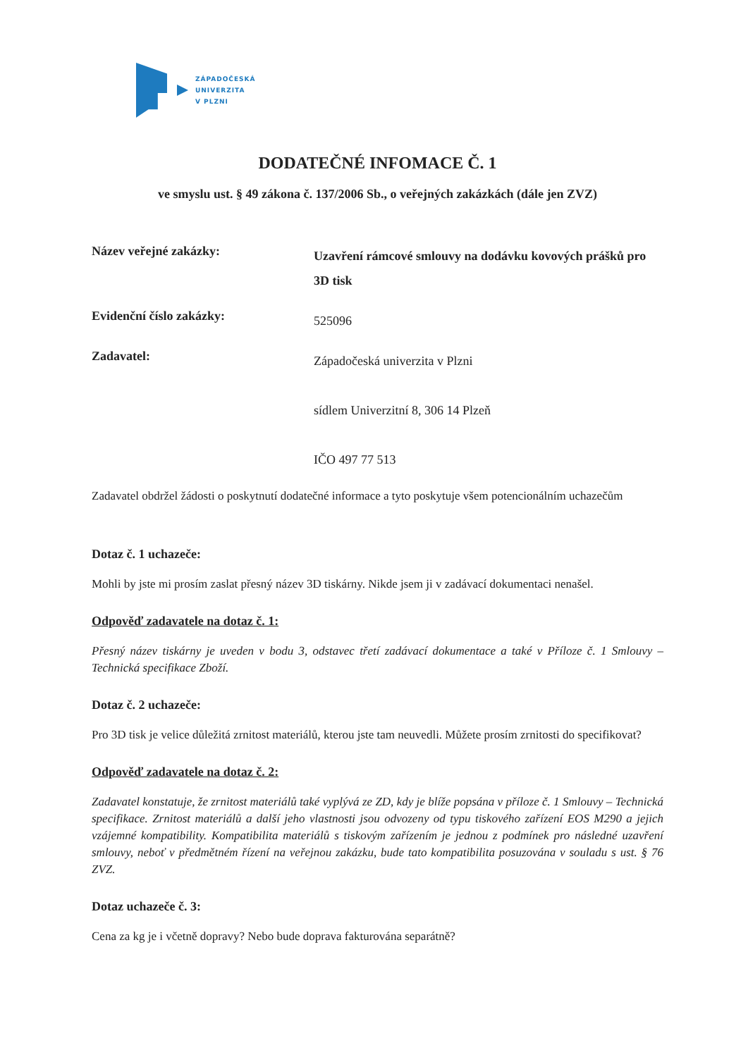ZÁPADOČESKÁ
UNIVERZITA
V PLZNI
DODATEČNÉ INFOMACE Č. 1
ve smyslu ust. § 49 zákona č. 137/2006 Sb., o veřejných zakázkách (dále jen ZVZ)
Název veřejné zakázky:
Uzavření rámcové smlouvy na dodávku kovových prášků pro 3D tisk
Evidenční číslo zakázky:
525096
Zadavatel:
Západočeská univerzita v Plzni
sídlem Univerzitní 8, 306 14 Plzeň
IČO 497 77 513
Zadavatel obdržel žádosti o poskytnutí dodatečné informace a tyto poskytuje všem potencionálním uchazečům
Dotaz č. 1 uchazeče:
Mohli by jste mi prosím zaslat přesný název 3D tiskárny. Nikde jsem ji v zadávací dokumentaci nenašel.
Odpověď zadavatele na dotaz č. 1:
Přesný název tiskárny je uveden v bodu 3, odstavec třetí zadávací dokumentace a také v Příloze č. 1 Smlouvy – Technická specifikace Zboží.
Dotaz č. 2 uchazeče:
Pro 3D tisk je velice důležitá zrnitost materiálů, kterou jste tam neuvedli. Můžete prosím zrnitosti do specifikovat?
Odpověď zadavatele na dotaz č. 2:
Zadavatel konstatuje, že zrnitost materiálů také vyplývá ze ZD, kdy je blíže popsána v příloze č. 1 Smlouvy – Technická specifikace. Zrnitost materiálů a další jeho vlastnosti jsou odvozeny od typu tiskového zařízení EOS M290 a jejich vzájemné kompatibility. Kompatibilita materiálů s tiskovým zařízením je jednou z podmínek pro následné uzavření smlouvy, neboť v předmětném řízení na veřejnou zakázku, bude tato kompatibilita posuzována v souladu s ust. § 76 ZVZ.
Dotaz uchazeče č. 3:
Cena za kg je i včetně dopravy? Nebo bude doprava fakturována separátně?